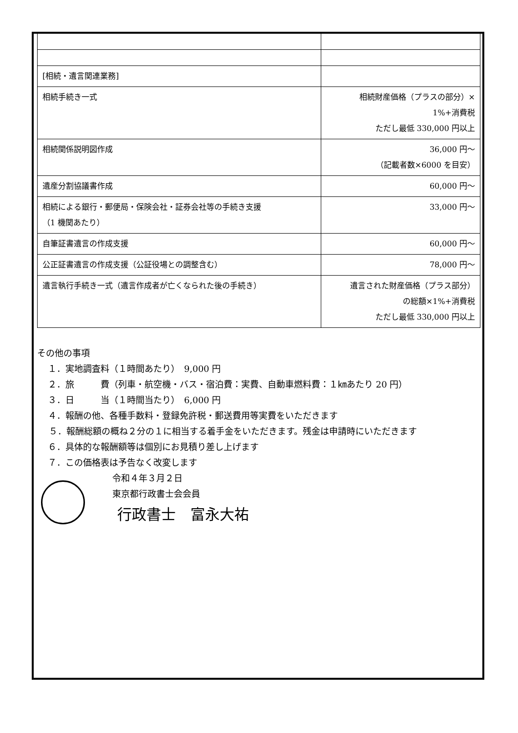| [相続・遺言関連業務] | |
| 相続手続き一式 | 相続財産価格（プラスの部分）× 1%+消費税 ただし最低 330,000 円以上 |
| 相続関係説明図作成 | 36,000 円～ （記載者数×6000 を目安） |
| 遺産分割協議書作成 | 60,000 円～ |
| 相続による銀行・郵便局・保険会社・証券会社等の手続き支援 （1 機関あたり） | 33,000 円～ |
| 自筆証書遺言の作成支援 | 60,000 円～ |
| 公正証書遺言の作成支援（公証役場との調整含む） | 78,000 円～ |
| 遺言執行手続き一式（遺言作成者が亡くなられた後の手続き） | 遺言された財産価格（プラス部分） の総額×1%+消費税 ただし最低 330,000 円以上 |
その他の事項
１．実地調査料（１時間あたり）　9,000 円
２．旅　　　費（列車・航空機・バス・宿泊費：実費、自動車燃料費：１㎞あたり 20 円）
３．日　　　当（１時間当たり）　6,000 円
４．報酬の他、各種手数料・登録免許税・郵送費用等実費をいただきます
　 ５．報酬総額の概ね２分の１に相当する着手金をいただきます。残金は申請時にいただきます
６．具体的な報酬額等は個別にお見積り差し上げます
７．この価格表は予告なく改変します
令和４年３月２日
東京都行政書士会会員
行政書士　富永大祐